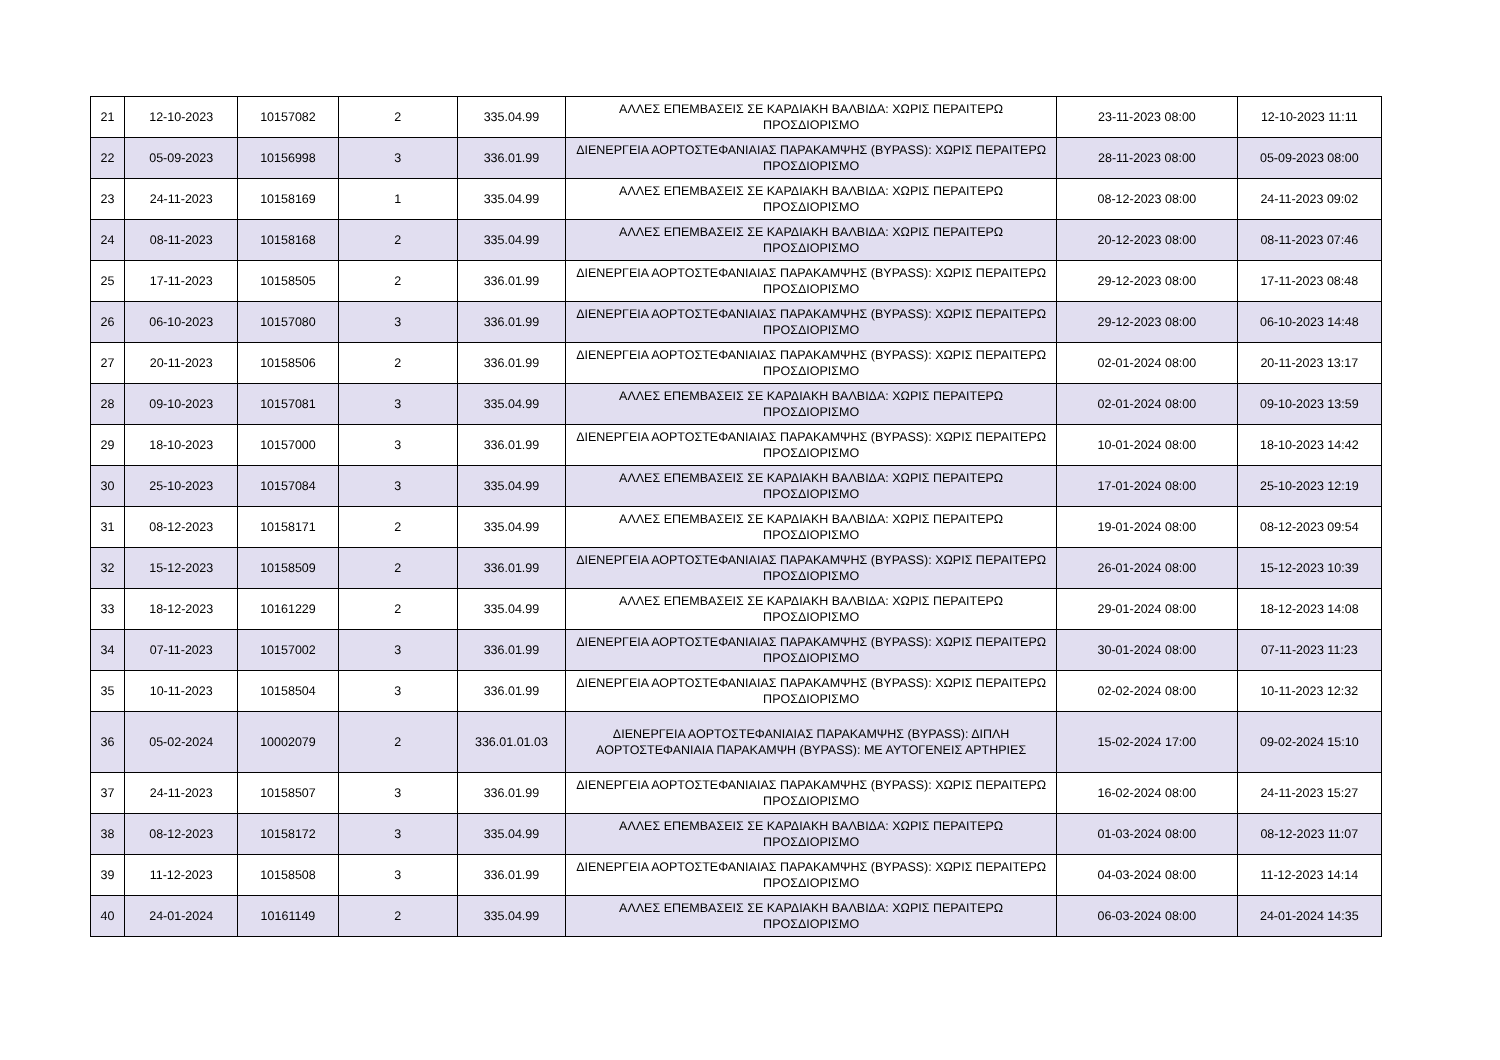| 21 | 12-10-2023 | 10157082 | 2 | 335.04.99 | ΑΛΛΕΣ ΕΠΕΜΒΑΣΕΙΣ ΣΕ ΚΑΡΔΙΑΚΗ ΒΑΛΒΙΔΑ: ΧΩΡΙΣ ΠΕΡΑΙΤΕΡΩ ΠΡΟΣΔΙΟΡΙΣΜΟ | 23-11-2023 08:00 | 12-10-2023 11:11 |
| 22 | 05-09-2023 | 10156998 | 3 | 336.01.99 | ΔΙΕΝΕΡΓΕΙΑ ΑΟΡΤΟΣΤΕΦΑΝΙΑΙΑΣ ΠΑΡΑΚΑΜΨΗΣ (BYPASS): ΧΩΡΙΣ ΠΕΡΑΙΤΕΡΩ ΠΡΟΣΔΙΟΡΙΣΜΟ | 28-11-2023 08:00 | 05-09-2023 08:00 |
| 23 | 24-11-2023 | 10158169 | 1 | 335.04.99 | ΑΛΛΕΣ ΕΠΕΜΒΑΣΕΙΣ ΣΕ ΚΑΡΔΙΑΚΗ ΒΑΛΒΙΔΑ: ΧΩΡΙΣ ΠΕΡΑΙΤΕΡΩ ΠΡΟΣΔΙΟΡΙΣΜΟ | 08-12-2023 08:00 | 24-11-2023 09:02 |
| 24 | 08-11-2023 | 10158168 | 2 | 335.04.99 | ΑΛΛΕΣ ΕΠΕΜΒΑΣΕΙΣ ΣΕ ΚΑΡΔΙΑΚΗ ΒΑΛΒΙΔΑ: ΧΩΡΙΣ ΠΕΡΑΙΤΕΡΩ ΠΡΟΣΔΙΟΡΙΣΜΟ | 20-12-2023 08:00 | 08-11-2023 07:46 |
| 25 | 17-11-2023 | 10158505 | 2 | 336.01.99 | ΔΙΕΝΕΡΓΕΙΑ ΑΟΡΤΟΣΤΕΦΑΝΙΑΙΑΣ ΠΑΡΑΚΑΜΨΗΣ (BYPASS): ΧΩΡΙΣ ΠΕΡΑΙΤΕΡΩ ΠΡΟΣΔΙΟΡΙΣΜΟ | 29-12-2023 08:00 | 17-11-2023 08:48 |
| 26 | 06-10-2023 | 10157080 | 3 | 336.01.99 | ΔΙΕΝΕΡΓΕΙΑ ΑΟΡΤΟΣΤΕΦΑΝΙΑΙΑΣ ΠΑΡΑΚΑΜΨΗΣ (BYPASS): ΧΩΡΙΣ ΠΕΡΑΙΤΕΡΩ ΠΡΟΣΔΙΟΡΙΣΜΟ | 29-12-2023 08:00 | 06-10-2023 14:48 |
| 27 | 20-11-2023 | 10158506 | 2 | 336.01.99 | ΔΙΕΝΕΡΓΕΙΑ ΑΟΡΤΟΣΤΕΦΑΝΙΑΙΑΣ ΠΑΡΑΚΑΜΨΗΣ (BYPASS): ΧΩΡΙΣ ΠΕΡΑΙΤΕΡΩ ΠΡΟΣΔΙΟΡΙΣΜΟ | 02-01-2024 08:00 | 20-11-2023 13:17 |
| 28 | 09-10-2023 | 10157081 | 3 | 335.04.99 | ΑΛΛΕΣ ΕΠΕΜΒΑΣΕΙΣ ΣΕ ΚΑΡΔΙΑΚΗ ΒΑΛΒΙΔΑ: ΧΩΡΙΣ ΠΕΡΑΙΤΕΡΩ ΠΡΟΣΔΙΟΡΙΣΜΟ | 02-01-2024 08:00 | 09-10-2023 13:59 |
| 29 | 18-10-2023 | 10157000 | 3 | 336.01.99 | ΔΙΕΝΕΡΓΕΙΑ ΑΟΡΤΟΣΤΕΦΑΝΙΑΙΑΣ ΠΑΡΑΚΑΜΨΗΣ (BYPASS): ΧΩΡΙΣ ΠΕΡΑΙΤΕΡΩ ΠΡΟΣΔΙΟΡΙΣΜΟ | 10-01-2024 08:00 | 18-10-2023 14:42 |
| 30 | 25-10-2023 | 10157084 | 3 | 335.04.99 | ΑΛΛΕΣ ΕΠΕΜΒΑΣΕΙΣ ΣΕ ΚΑΡΔΙΑΚΗ ΒΑΛΒΙΔΑ: ΧΩΡΙΣ ΠΕΡΑΙΤΕΡΩ ΠΡΟΣΔΙΟΡΙΣΜΟ | 17-01-2024 08:00 | 25-10-2023 12:19 |
| 31 | 08-12-2023 | 10158171 | 2 | 335.04.99 | ΑΛΛΕΣ ΕΠΕΜΒΑΣΕΙΣ ΣΕ ΚΑΡΔΙΑΚΗ ΒΑΛΒΙΔΑ: ΧΩΡΙΣ ΠΕΡΑΙΤΕΡΩ ΠΡΟΣΔΙΟΡΙΣΜΟ | 19-01-2024 08:00 | 08-12-2023 09:54 |
| 32 | 15-12-2023 | 10158509 | 2 | 336.01.99 | ΔΙΕΝΕΡΓΕΙΑ ΑΟΡΤΟΣΤΕΦΑΝΙΑΙΑΣ ΠΑΡΑΚΑΜΨΗΣ (BYPASS): ΧΩΡΙΣ ΠΕΡΑΙΤΕΡΩ ΠΡΟΣΔΙΟΡΙΣΜΟ | 26-01-2024 08:00 | 15-12-2023 10:39 |
| 33 | 18-12-2023 | 10161229 | 2 | 335.04.99 | ΑΛΛΕΣ ΕΠΕΜΒΑΣΕΙΣ ΣΕ ΚΑΡΔΙΑΚΗ ΒΑΛΒΙΔΑ: ΧΩΡΙΣ ΠΕΡΑΙΤΕΡΩ ΠΡΟΣΔΙΟΡΙΣΜΟ | 29-01-2024 08:00 | 18-12-2023 14:08 |
| 34 | 07-11-2023 | 10157002 | 3 | 336.01.99 | ΔΙΕΝΕΡΓΕΙΑ ΑΟΡΤΟΣΤΕΦΑΝΙΑΙΑΣ ΠΑΡΑΚΑΜΨΗΣ (BYPASS): ΧΩΡΙΣ ΠΕΡΑΙΤΕΡΩ ΠΡΟΣΔΙΟΡΙΣΜΟ | 30-01-2024 08:00 | 07-11-2023 11:23 |
| 35 | 10-11-2023 | 10158504 | 3 | 336.01.99 | ΔΙΕΝΕΡΓΕΙΑ ΑΟΡΤΟΣΤΕΦΑΝΙΑΙΑΣ ΠΑΡΑΚΑΜΨΗΣ (BYPASS): ΧΩΡΙΣ ΠΕΡΑΙΤΕΡΩ ΠΡΟΣΔΙΟΡΙΣΜΟ | 02-02-2024 08:00 | 10-11-2023 12:32 |
| 36 | 05-02-2024 | 10002079 | 2 | 336.01.01.03 | ΔΙΕΝΕΡΓΕΙΑ ΑΟΡΤΟΣΤΕΦΑΝΙΑΙΑΣ ΠΑΡΑΚΑΜΨΗΣ (BYPASS): ΔΙΠΛΗ ΑΟΡΤΟΣΤΕΦΑΝΙΑΙΑ ΠΑΡΑΚΑΜΨΗ (BYPASS): ΜΕ ΑΥΤΟΓΕΝΕΙΣ ΑΡΤΗΡΙΕΣ | 15-02-2024 17:00 | 09-02-2024 15:10 |
| 37 | 24-11-2023 | 10158507 | 3 | 336.01.99 | ΔΙΕΝΕΡΓΕΙΑ ΑΟΡΤΟΣΤΕΦΑΝΙΑΙΑΣ ΠΑΡΑΚΑΜΨΗΣ (BYPASS): ΧΩΡΙΣ ΠΕΡΑΙΤΕΡΩ ΠΡΟΣΔΙΟΡΙΣΜΟ | 16-02-2024 08:00 | 24-11-2023 15:27 |
| 38 | 08-12-2023 | 10158172 | 3 | 335.04.99 | ΑΛΛΕΣ ΕΠΕΜΒΑΣΕΙΣ ΣΕ ΚΑΡΔΙΑΚΗ ΒΑΛΒΙΔΑ: ΧΩΡΙΣ ΠΕΡΑΙΤΕΡΩ ΠΡΟΣΔΙΟΡΙΣΜΟ | 01-03-2024 08:00 | 08-12-2023 11:07 |
| 39 | 11-12-2023 | 10158508 | 3 | 336.01.99 | ΔΙΕΝΕΡΓΕΙΑ ΑΟΡΤΟΣΤΕΦΑΝΙΑΙΑΣ ΠΑΡΑΚΑΜΨΗΣ (BYPASS): ΧΩΡΙΣ ΠΕΡΑΙΤΕΡΩ ΠΡΟΣΔΙΟΡΙΣΜΟ | 04-03-2024 08:00 | 11-12-2023 14:14 |
| 40 | 24-01-2024 | 10161149 | 2 | 335.04.99 | ΑΛΛΕΣ ΕΠΕΜΒΑΣΕΙΣ ΣΕ ΚΑΡΔΙΑΚΗ ΒΑΛΒΙΔΑ: ΧΩΡΙΣ ΠΕΡΑΙΤΕΡΩ ΠΡΟΣΔΙΟΡΙΣΜΟ | 06-03-2024 08:00 | 24-01-2024 14:35 |